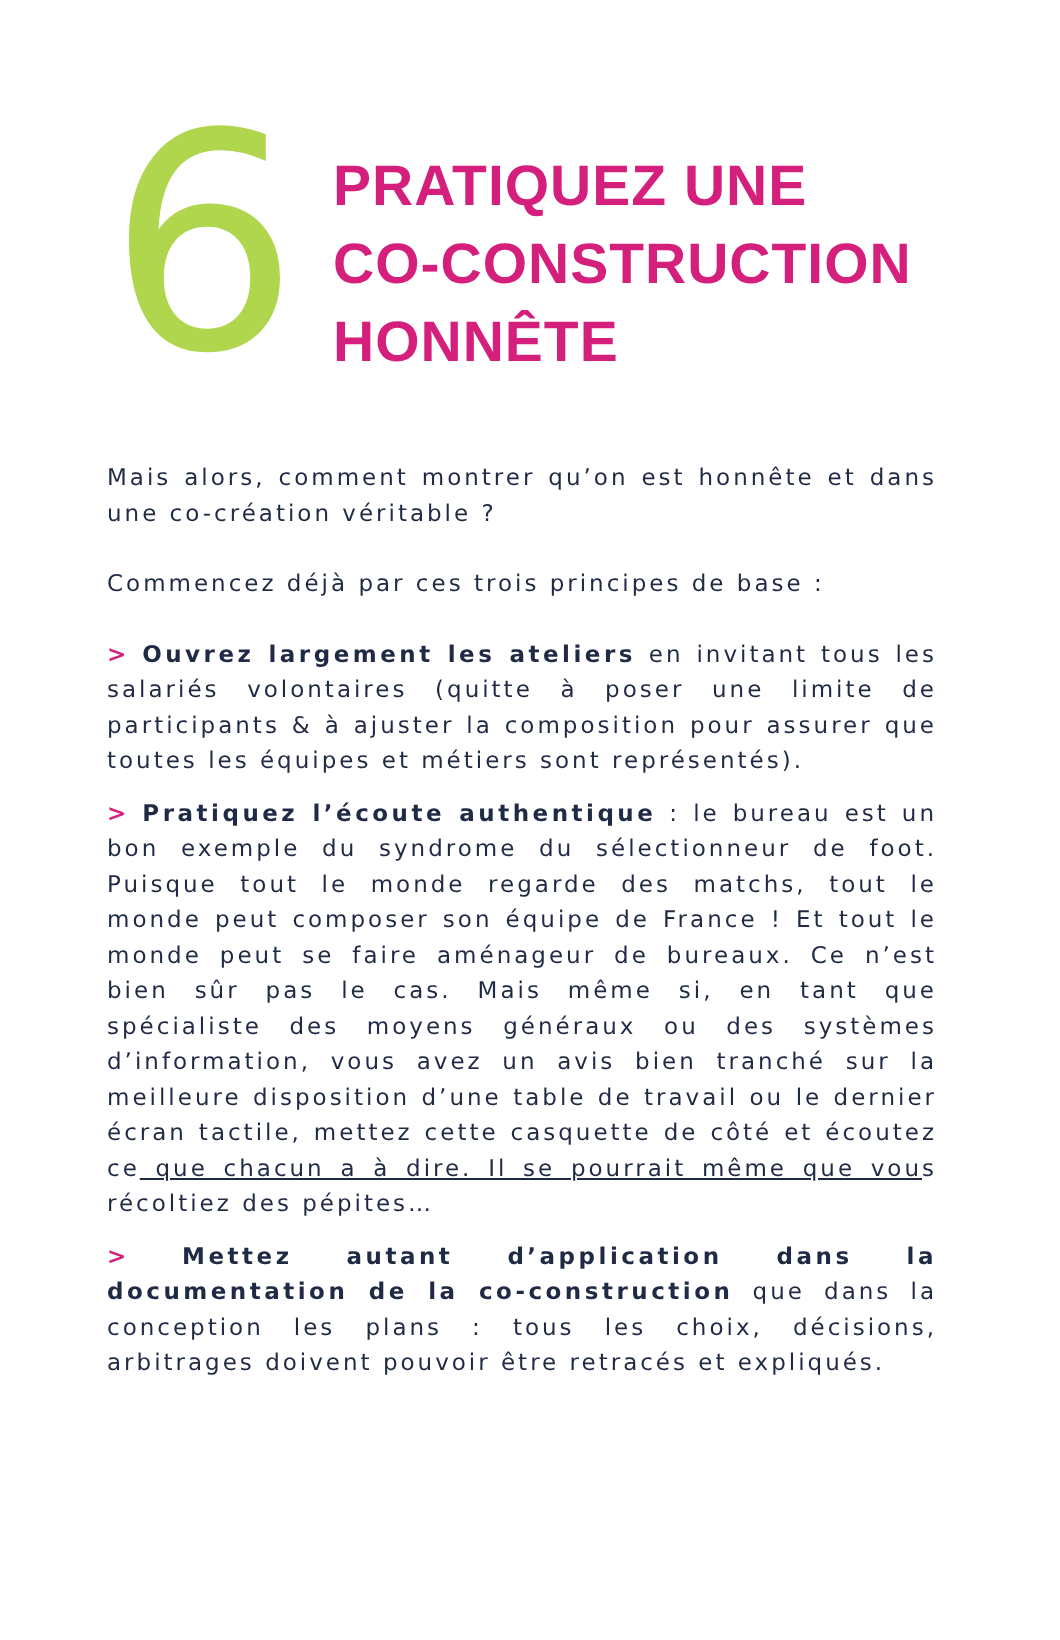6
PRATIQUEZ UNE
CO-CONSTRUCTION
HONNÊTE
Mais alors, comment montrer qu’on est honnête et dans une co-création véritable ?
Commencez déjà par ces trois principes de base :
> Ouvrez largement les ateliers en invitant tous les salariés volontaires (quitte à poser une limite de participants & à ajuster la composition pour assurer que toutes les équipes et métiers sont représentés).
> Pratiquez l’écoute authentique : le bureau est un bon exemple du syndrome du sélectionneur de foot. Puisque tout le monde regarde des matchs, tout le monde peut composer son équipe de France ! Et tout le monde peut se faire aménageur de bureaux. Ce n’est bien sûr pas le cas. Mais même si, en tant que spécialiste des moyens généraux ou des systèmes d’information, vous avez un avis bien tranché sur la meilleure disposition d’une table de travail ou le dernier écran tactile, mettez cette casquette de côté et écoutez ce que chacun a à dire. Il se pourrait même que vous récoltiez des pépites…
> Mettez autant d’application dans la documentation de la co-construction que dans la conception les plans : tous les choix, décisions, arbitrages doivent pouvoir être retracés et expliqués.